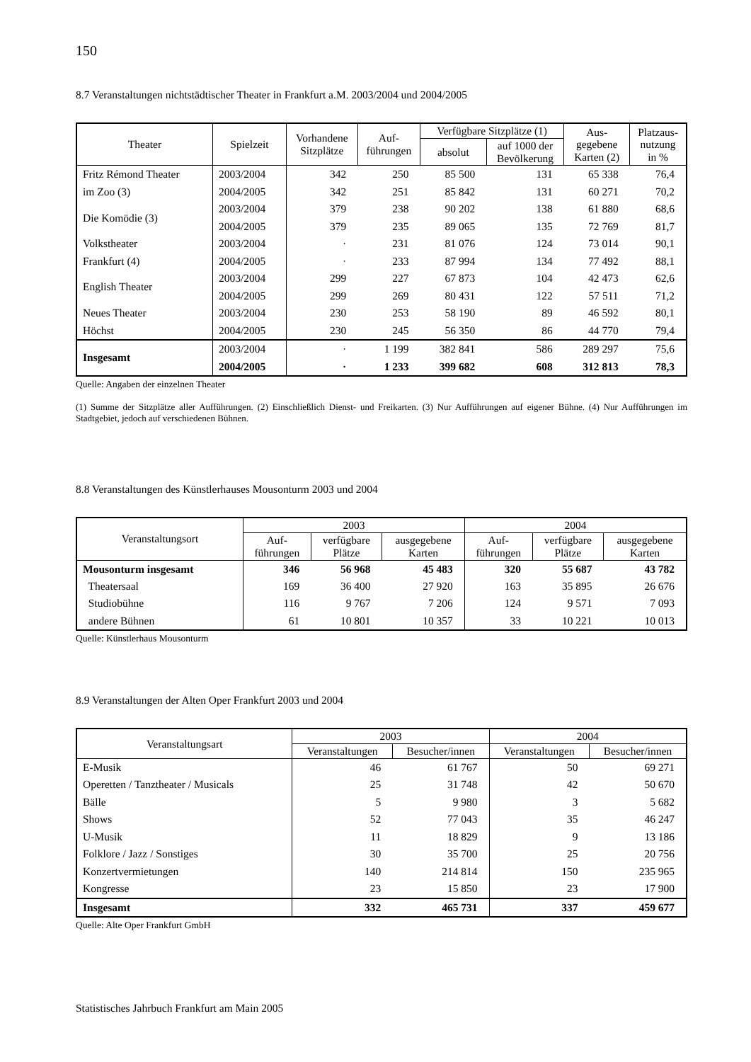150
8.7 Veranstaltungen nichtstädtischer Theater in Frankfurt a.M. 2003/2004 und 2004/2005
| Theater | Spielzeit | Vorhandene Sitzplätze | Auf- führungen | Verfügbare Sitzplätze (1) | | Aus- gegebene Karten (2) | Platzaus- nutzung in % |
| --- | --- | --- | --- | --- | --- | --- | --- |
| | | | | absolut | auf 1000 der Bevölkerung | | |
| Fritz Rémond Theater | 2003/2004 | 342 | 250 | 85 500 | 131 | 65 338 | 76,4 |
| im Zoo (3) | 2004/2005 | 342 | 251 | 85 842 | 131 | 60 271 | 70,2 |
| Die Komödie (3) | 2003/2004 | 379 | 238 | 90 202 | 138 | 61 880 | 68,6 |
| | 2004/2005 | 379 | 235 | 89 065 | 135 | 72 769 | 81,7 |
| Volkstheater | 2003/2004 | · | 231 | 81 076 | 124 | 73 014 | 90,1 |
| Frankfurt (4) | 2004/2005 | · | 233 | 87 994 | 134 | 77 492 | 88,1 |
| English Theater | 2003/2004 | 299 | 227 | 67 873 | 104 | 42 473 | 62,6 |
| | 2004/2005 | 299 | 269 | 80 431 | 122 | 57 511 | 71,2 |
| Neues Theater | 2003/2004 | 230 | 253 | 58 190 | 89 | 46 592 | 80,1 |
| Höchst | 2004/2005 | 230 | 245 | 56 350 | 86 | 44 770 | 79,4 |
| Insgesamt | 2003/2004 | · | 1 199 | 382 841 | 586 | 289 297 | 75,6 |
| | 2004/2005 | · | 1 233 | 399 682 | 608 | 312 813 | 78,3 |
Quelle: Angaben der einzelnen Theater
(1) Summe der Sitzplätze aller Aufführungen. (2) Einschließlich Dienst- und Freikarten. (3) Nur Aufführungen auf eigener Bühne. (4) Nur Aufführungen im Stadtgebiet, jedoch auf verschiedenen Bühnen.
8.8 Veranstaltungen des Künstlerhauses Mousonturm 2003 und 2004
| Veranstaltungsort | 2003 | | | 2004 | | |
| --- | --- | --- | --- | --- | --- | --- |
| | Auf- führungen | verfügbare Plätze | ausgegebene Karten | Auf- führungen | verfügbare Plätze | ausgegebene Karten |
| Mousonturm insgesamt | 346 | 56 968 | 45 483 | 320 | 55 687 | 43 782 |
| Theatersaal | 169 | 36 400 | 27 920 | 163 | 35 895 | 26 676 |
| Studiobühne | 116 | 9 767 | 7 206 | 124 | 9 571 | 7 093 |
| andere Bühnen | 61 | 10 801 | 10 357 | 33 | 10 221 | 10 013 |
Quelle: Künstlerhaus Mousonturm
8.9 Veranstaltungen der Alten Oper Frankfurt 2003 und 2004
| Veranstaltungsart | 2003 | | 2004 | |
| --- | --- | --- | --- | --- |
| | Veranstaltungen | Besucher/innen | Veranstaltungen | Besucher/innen |
| E-Musik | 46 | 61 767 | 50 | 69 271 |
| Operetten / Tanztheater / Musicals | 25 | 31 748 | 42 | 50 670 |
| Bälle | 5 | 9 980 | 3 | 5 682 |
| Shows | 52 | 77 043 | 35 | 46 247 |
| U-Musik | 11 | 18 829 | 9 | 13 186 |
| Folklore / Jazz / Sonstiges | 30 | 35 700 | 25 | 20 756 |
| Konzertvermietungen | 140 | 214 814 | 150 | 235 965 |
| Kongresse | 23 | 15 850 | 23 | 17 900 |
| Insgesamt | 332 | 465 731 | 337 | 459 677 |
Quelle: Alte Oper Frankfurt GmbH
Statistisches Jahrbuch Frankfurt am Main 2005